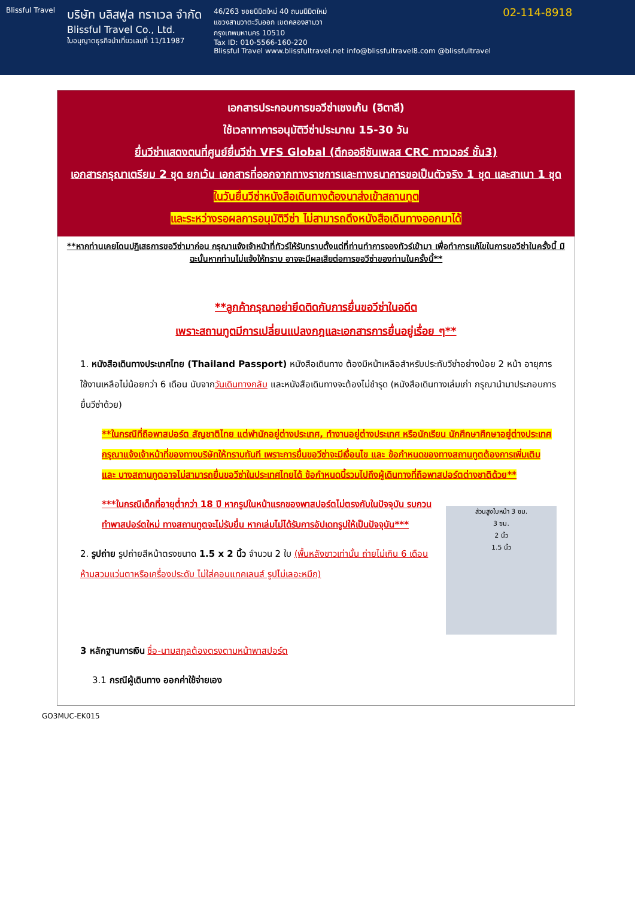Blissful Travel
บริษัท บลิสฟูล ทราเวล จำกัด
Blissful Travel Co., Ltd.
ใบอนุญาตธุรกิจนำเที่ยวเลขที่ 11/11987
46/263 ซอยนิมิตใหม่ 40 ถนนนิมิตใหม่
แขวงสามวาตะวันออก เขตคลองสามวา
กรุงเทพมหานคร 10510
Tax ID: 010-5566-160-220
Blissful Travel www.blissfultravel.net info@blissfultravel8.com @blissfultravel
02-114-8918
เอกสารประกอบการขอวีซ่าเชงเก้น (อิตาลี)
ใช้เวลาทาการอนุมัติวีซ่าประมาณ 15-30 วัน
ยื่นวีซ่าแสดงตนที่ศูนย์ยื่นวีซ่า VFS Global (ตึกออซีซันเพลส CRC ทาวเวอร์ ชั้น3)
เอกสารกรุณาเตรียม 2 ชุด ยกเว้น เอกสารที่ออกจากทางราชการและทางธนาคารขอเป็นตัวจริง 1 ชุด และสาเนา 1 ชุด
ในวันยื่นวีซ่าหนังสือเดินทางต้องนาส่งเข้าสถานทูต
และระหว่างรอผลการอนุมัติวีซ่า ไม่สามารถดึงหนังสือเดินทางออกมาได้
**หากท่านเคยโดนปฏิเสธการขอวีซ่ามาก่อน กรุณาแจ้งเจ้าหน้าที่ทัวร์ให้รับทราบตั้งแต่ที่ท่านทำการจองทัวร์เข้ามา เพื่อทำการแก้ไขในการขอวีซ่าในครั้งนี้ มิฉะนั้นหากท่านไม่แจ้งให้ทราบ อาจจะมีผลเสียต่อการขอวีซ่าของท่านในครั้งนี้**
**ลูกค้ากรุณาอย่ายึดติดกับการยื่นขอวีซ่าในอดีต
เพราะสถานทูตมีการเปลี่ยนแปลงกฎและเอกสารการยื่นอยู่เรื่อย ๆ**
1. หนังสือเดินทางประเทศไทย (Thailand Passport) หนังสือเดินทาง ต้องมีหน้าเหลือสำหรับประทับวีซ่าอย่างน้อย 2 หน้า อายุการใช้งานเหลือไม่น้อยกว่า 6 เดือน นับจากวันเดินทางกลับ และหนังสือเดินทางจะต้องไม่ชำรุด (หนังสือเดินทางเล่มเก่า กรุณานำมาประกอบการยื่นวีซ่าด้วย)
**ในกรณีที่ถือพาสปอร์ต สัญชาติไทย แต่พำนักอยู่ต่างประเทศ, ทำงานอยู่ต่างประเทศ หรือนักเรียน นักศึกษาศึกษาอยู่ต่างประเทศ กรุณาแจ้งเจ้าหน้าที่ของทางบริษัทให้ทราบทันที เพราะการยื่นขอวีซ่าจะมีเงื่อนไข และ ข้อกำหนดของทางสถานทูตต้องการเพิ่มเติม และ บางสถานทูตอาจไม่สามารถยื่นขอวีซ่าในประเทศไทยได้ ข้อกำหนดนี้รวมไปถึงผู้เดินทางที่ถือพาสปอร์ตต่างชาติด้วย**
ส่วนสูงใบหน้า 3 ซม.
3 ซม.
2 นิ้ว
1.5 นิ้ว
***ในกรณีเด็กที่อายุต่ำกว่า 18 ปี หากรูปในหน้าแรกของพาสปอร์ตไม่ตรงกับในปัจจุบัน รบกวนทำพาสปอร์ตใหม่ ทางสถานทูตจะไม่รับยื่น หากเล่มไม่ได้รับการอัปเดทรูปให้เป็นปัจจุบัน***
2. รูปถ่าย รูปถ่ายสีหน้าตรงขนาด 1.5 x 2 นิ้ว จำนวน 2 ใบ (พื้นหลังขาวเท่านั้น ถ่ายไม่เกิน 6 เดือนห้ามสวมแว่นตาหรือเครื่องประดับ ไม่ใส่คอนแทคเลนส์ รูปไม่เลอะหมึก)
3 หลักฐานการเงิน ชื่อ-นามสกุลต้องตรงตามหน้าพาสปอร์ต
3.1 กรณีผู้เดินทาง ออกค่าใช้จ่ายเอง
GO3MUC-EK015